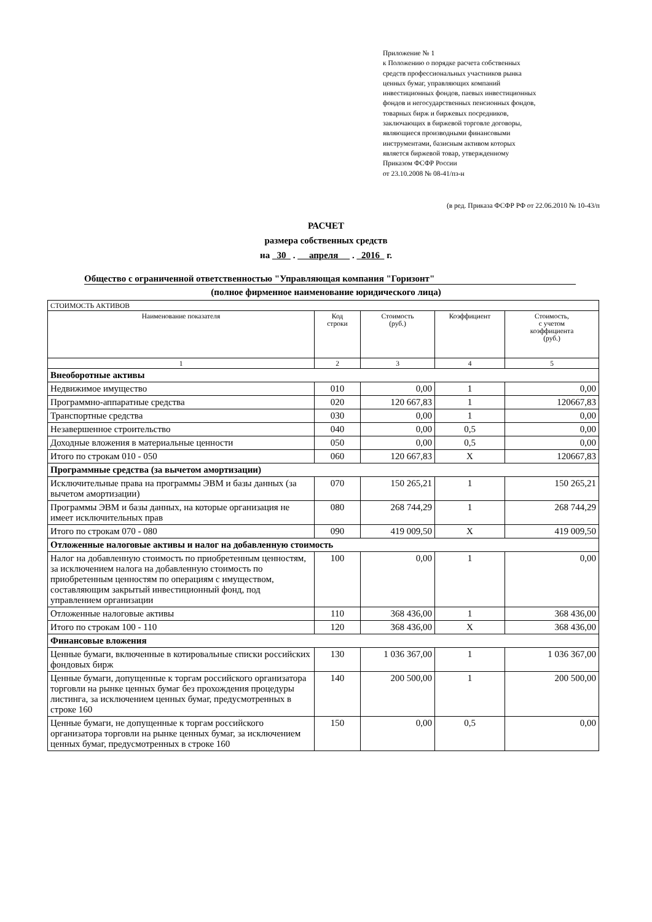Приложение № 1
к Положению о порядке расчета собственных
средств профессиональных участников рынка
ценных бумаг, управляющих компаний
инвестиционных фондов, паевых инвестиционных
фондов и негосударственных пенсионных фондов,
товарных бирж и биржевых посредников,
заключающих в биржевой торговле договоры,
являющиеся производными финансовыми
инструментами, базисным активом которых
является биржевой товар, утвержденному
Приказом ФСФР России
от 23.10.2008 № 08-41/пз-н
(в ред. Приказа ФСФР РФ от 22.06.2010 № 10-43/п
РАСЧЕТ
размера собственных средств
на 30 . апреля . 2016 г.
Общество с ограниченной ответственностью "Управляющая компания "Горизонт"
(полное фирменное наименование юридического лица)
| СТОИМОСТЬ АКТИВОВ | | | | |
| Наименование показателя | Код строки | Стоимость (руб.) | Коэффициент | Стоимость, с учетом коэффициента (руб.) |
| 1 | 2 | 3 | 4 | 5 |
| Внеоборотные активы | | | | |
| Недвижимое имущество | 010 | 0,00 | 1 | 0,00 |
| Программно-аппаратные средства | 020 | 120 667,83 | 1 | 120667,83 |
| Транспортные средства | 030 | 0,00 | 1 | 0,00 |
| Незавершенное строительство | 040 | 0,00 | 0,5 | 0,00 |
| Доходные вложения в материальные ценности | 050 | 0,00 | 0,5 | 0,00 |
| Итого по строкам 010 - 050 | 060 | 120 667,83 | X | 120667,83 |
| Программные средства (за вычетом амортизации) | | | | |
| Исключительные права на программы ЭВМ и базы данных (за вычетом амортизации) | 070 | 150 265,21 | 1 | 150 265,21 |
| Программы ЭВМ и базы данных, на которые организация не имеет исключительных прав | 080 | 268 744,29 | 1 | 268 744,29 |
| Итого по строкам 070 - 080 | 090 | 419 009,50 | X | 419 009,50 |
| Отложенные налоговые активы и налог на добавленную стоимость | | | | |
| Налог на добавленную стоимость по приобретенным ценностям, за исключением налога на добавленную стоимость по приобретенным ценностям по операциям с имуществом, составляющим закрытый инвестиционный фонд, под управлением организации | 100 | 0,00 | 1 | 0,00 |
| Отложенные налоговые активы | 110 | 368 436,00 | 1 | 368 436,00 |
| Итого по строкам 100 - 110 | 120 | 368 436,00 | X | 368 436,00 |
| Финансовые вложения | | | | |
| Ценные бумаги, включенные в котировальные списки российских фондовых бирж | 130 | 1 036 367,00 | 1 | 1 036 367,00 |
| Ценные бумаги, допущенные к торгам российского организатора торговли на рынке ценных бумаг без прохождения процедуры листинга, за исключением ценных бумаг, предусмотренных в строке 160 | 140 | 200 500,00 | 1 | 200 500,00 |
| Ценные бумаги, не допущенные к торгам российского организатора торговли на рынке ценных бумаг, за исключением ценных бумаг, предусмотренных в строке 160 | 150 | 0,00 | 0,5 | 0,00 |